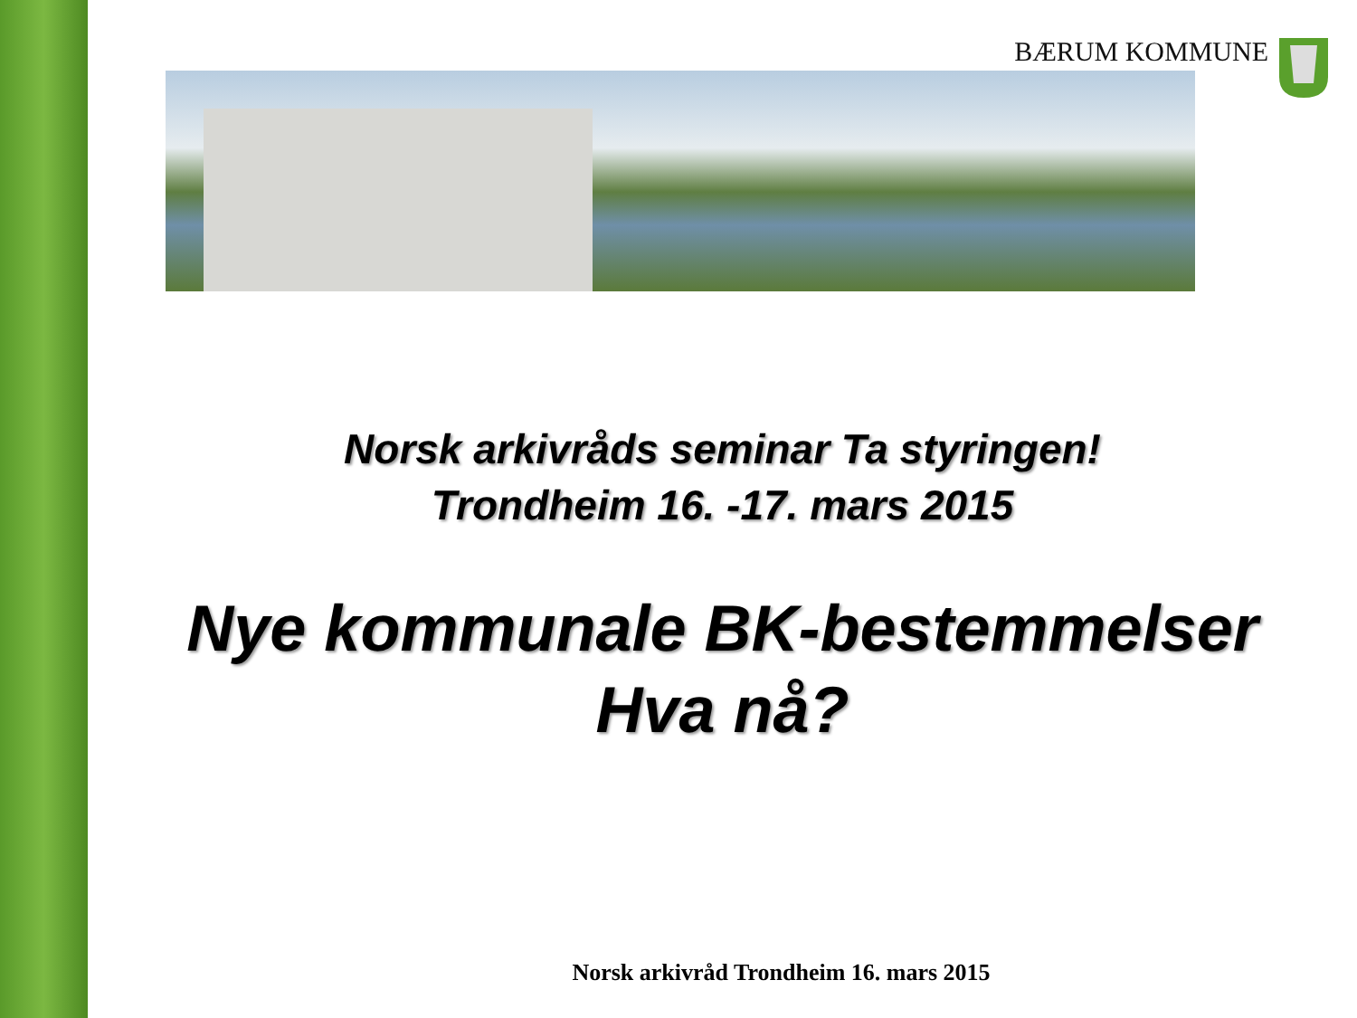BÆRUM KOMMUNE
Norsk arkivråds seminar Ta styringen!
Trondheim 16. -17. mars 2015
Nye kommunale BK-bestemmelser
Hva nå?
Norsk arkivråd Trondheim 16. mars 2015